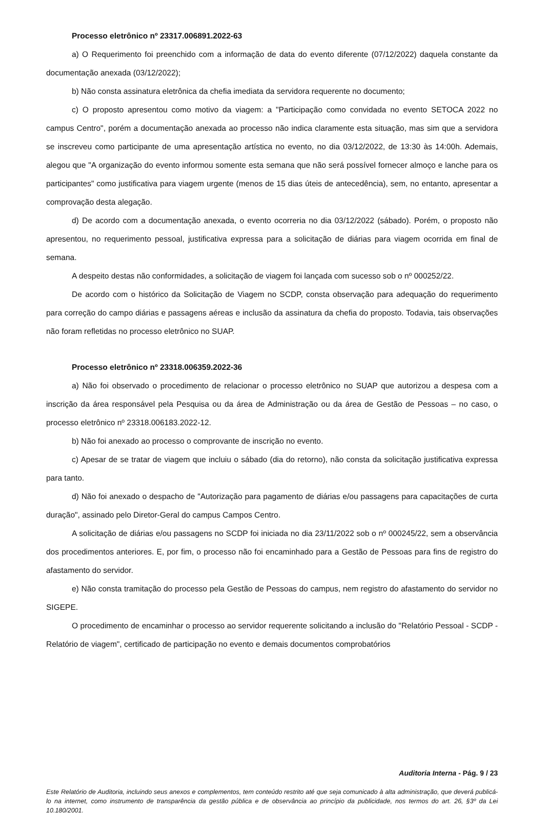Processo eletrônico nº 23317.006891.2022-63
a) O Requerimento foi preenchido com a informação de data do evento diferente (07/12/2022) daquela constante da documentação anexada (03/12/2022);
b) Não consta assinatura eletrônica da chefia imediata da servidora requerente no documento;
c) O proposto apresentou como motivo da viagem: a "Participação como convidada no evento SETOCA 2022 no campus Centro", porém a documentação anexada ao processo não indica claramente esta situação, mas sim que a servidora se inscreveu como participante de uma apresentação artística no evento, no dia 03/12/2022, de 13:30 às 14:00h. Ademais, alegou que "A organização do evento informou somente esta semana que não será possível fornecer almoço e lanche para os participantes" como justificativa para viagem urgente (menos de 15 dias úteis de antecedência), sem, no entanto, apresentar a comprovação desta alegação.
d) De acordo com a documentação anexada, o evento ocorreria no dia 03/12/2022 (sábado). Porém, o proposto não apresentou, no requerimento pessoal, justificativa expressa para a solicitação de diárias para viagem ocorrida em final de semana.
A despeito destas não conformidades, a solicitação de viagem foi lançada com sucesso sob o nº 000252/22.
De acordo com o histórico da Solicitação de Viagem no SCDP, consta observação para adequação do requerimento para correção do campo diárias e passagens aéreas e inclusão da assinatura da chefia do proposto. Todavia, tais observações não foram refletidas no processo eletrônico no SUAP.
Processo eletrônico nº 23318.006359.2022-36
a) Não foi observado o procedimento de relacionar o processo eletrônico no SUAP que autorizou a despesa com a inscrição da área responsável pela Pesquisa ou da área de Administração ou da área de Gestão de Pessoas – no caso, o processo eletrônico nº 23318.006183.2022-12.
b) Não foi anexado ao processo o comprovante de inscrição no evento.
c) Apesar de se tratar de viagem que incluiu o sábado (dia do retorno), não consta da solicitação justificativa expressa para tanto.
d) Não foi anexado o despacho de "Autorização para pagamento de diárias e/ou passagens para capacitações de curta duração", assinado pelo Diretor-Geral do campus Campos Centro.
A solicitação de diárias e/ou passagens no SCDP foi iniciada no dia 23/11/2022 sob o nº 000245/22, sem a observância dos procedimentos anteriores. E, por fim, o processo não foi encaminhado para a Gestão de Pessoas para fins de registro do afastamento do servidor.
e) Não consta tramitação do processo pela Gestão de Pessoas do campus, nem registro do afastamento do servidor no SIGEPE.
O procedimento de encaminhar o processo ao servidor requerente solicitando a inclusão do "Relatório Pessoal - SCDP - Relatório de viagem", certificado de participação no evento e demais documentos comprobatórios
Auditoria Interna - Pág. 9 / 23
Este Relatório de Auditoria, incluindo seus anexos e complementos, tem conteúdo restrito até que seja comunicado à alta administração, que deverá publicá-lo na internet, como instrumento de transparência da gestão pública e de observância ao princípio da publicidade, nos termos do art. 26, §3º da Lei 10.180/2001.